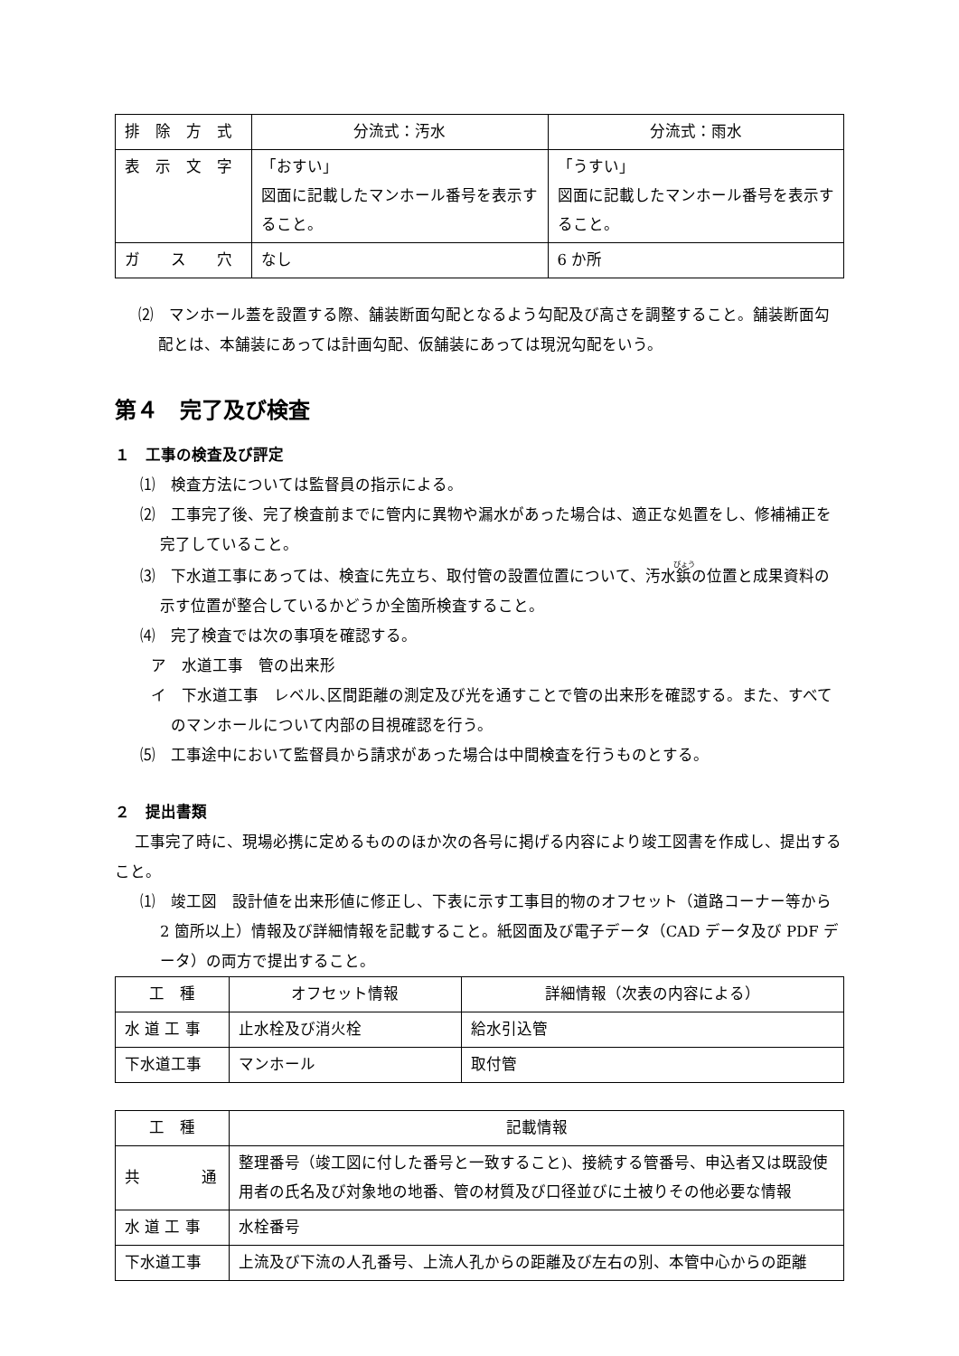| 排 除 方 式 | 分流式：汚水 | 分流式：雨水 |
| 表 示 文 字 | 「おすい」 図面に記載したマンホール番号を表示すること。 | 「うすい」 図面に記載したマンホール番号を表示すること。 |
| ガ ス 穴 | なし | 6 か所 |
⑵　マンホール蓋を設置する際、舗装断面勾配となるよう勾配及び高さを調整すること。舗装断面勾配とは、本舗装にあっては計画勾配、仮舗装にあっては現況勾配をいう。
第４　完了及び検査
１　工事の検査及び評定
⑴　検査方法については監督員の指示による。
⑵　工事完了後、完了検査前までに管内に異物や漏水があった場合は、適正な処置をし、修補補正を完了していること。
⑶　下水道工事にあっては、検査に先立ち、取付管の設置位置について、汚水鋲の位置と成果資料の示す位置が整合しているかどうか全箇所検査すること。
⑷　完了検査では次の事項を確認する。
ア　水道工事　管の出来形
イ　下水道工事　レベル､区間距離の測定及び光を通すことで管の出来形を確認する。また、すべてのマンホールについて内部の目視確認を行う。
⑸　工事途中において監督員から請求があった場合は中間検査を行うものとする。
２　提出書類
工事完了時に、現場必携に定めるもののほか次の各号に掲げる内容により竣工図書を作成し、提出すること。
⑴　竣工図　設計値を出来形値に修正し、下表に示す工事目的物のオフセット（道路コーナー等から 2 箇所以上）情報及び詳細情報を記載すること。紙図面及び電子データ（CAD データ及び PDF データ）の両方で提出すること。
| 工 種 | オフセット情報 | 詳細情報（次表の内容による） |
| --- | --- | --- |
| 水 道 工 事 | 止水栓及び消火栓 | 給水引込管 |
| 下水道工事 | マンホール | 取付管 |
| 工 種 | 記載情報 |
| --- | --- |
| 共 通 | 整理番号（竣工図に付した番号と一致すること)、接続する管番号、申込者又は既設使用者の氏名及び対象地の地番、管の材質及び口径並びに土被りその他必要な情報 |
| 水 道 工 事 | 水栓番号 |
| 下水道工事 | 上流及び下流の人孔番号、上流人孔からの距離及び左右の別、本管中心からの距離 |